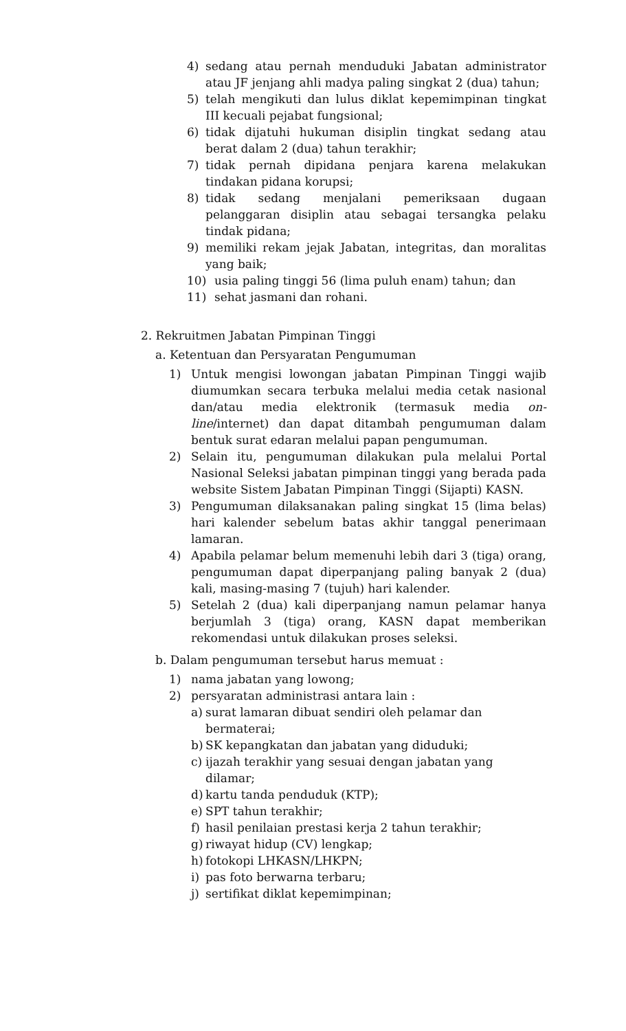4) sedang atau pernah menduduki Jabatan administrator atau JF jenjang ahli madya paling singkat 2 (dua) tahun;
5) telah mengikuti dan lulus diklat kepemimpinan tingkat III kecuali pejabat fungsional;
6) tidak dijatuhi hukuman disiplin tingkat sedang atau berat dalam 2 (dua) tahun terakhir;
7) tidak pernah dipidana penjara karena melakukan tindakan pidana korupsi;
8) tidak sedang menjalani pemeriksaan dugaan pelanggaran disiplin atau sebagai tersangka pelaku tindak pidana;
9) memiliki rekam jejak Jabatan, integritas, dan moralitas yang baik;
10) usia paling tinggi 56 (lima puluh enam) tahun; dan
11) sehat jasmani dan rohani.
2. Rekruitmen Jabatan Pimpinan Tinggi
a. Ketentuan dan Persyaratan Pengumuman
1) Untuk mengisi lowongan jabatan Pimpinan Tinggi wajib diumumkan secara terbuka melalui media cetak nasional dan/atau media elektronik (termasuk media on-line/internet) dan dapat ditambah pengumuman dalam bentuk surat edaran melalui papan pengumuman.
2) Selain itu, pengumuman dilakukan pula melalui Portal Nasional Seleksi jabatan pimpinan tinggi yang berada pada website Sistem Jabatan Pimpinan Tinggi (Sijapti) KASN.
3) Pengumuman dilaksanakan paling singkat 15 (lima belas) hari kalender sebelum batas akhir tanggal penerimaan lamaran.
4) Apabila pelamar belum memenuhi lebih dari 3 (tiga) orang, pengumuman dapat diperpanjang paling banyak 2 (dua) kali, masing-masing 7 (tujuh) hari kalender.
5) Setelah 2 (dua) kali diperpanjang namun pelamar hanya berjumlah 3 (tiga) orang, KASN dapat memberikan rekomendasi untuk dilakukan proses seleksi.
b. Dalam pengumuman tersebut harus memuat :
1) nama jabatan yang lowong;
2) persyaratan administrasi antara lain :
a) surat lamaran dibuat sendiri oleh pelamar dan bermaterai;
b) SK kepangkatan dan jabatan yang diduduki;
c) ijazah terakhir yang sesuai dengan jabatan yang dilamar;
d) kartu tanda penduduk (KTP);
e) SPT tahun terakhir;
f) hasil penilaian prestasi kerja 2 tahun terakhir;
g) riwayat hidup (CV) lengkap;
h) fotokopi LHKASN/LHKPN;
i) pas foto berwarna terbaru;
j) sertifikat diklat kepemimpinan;